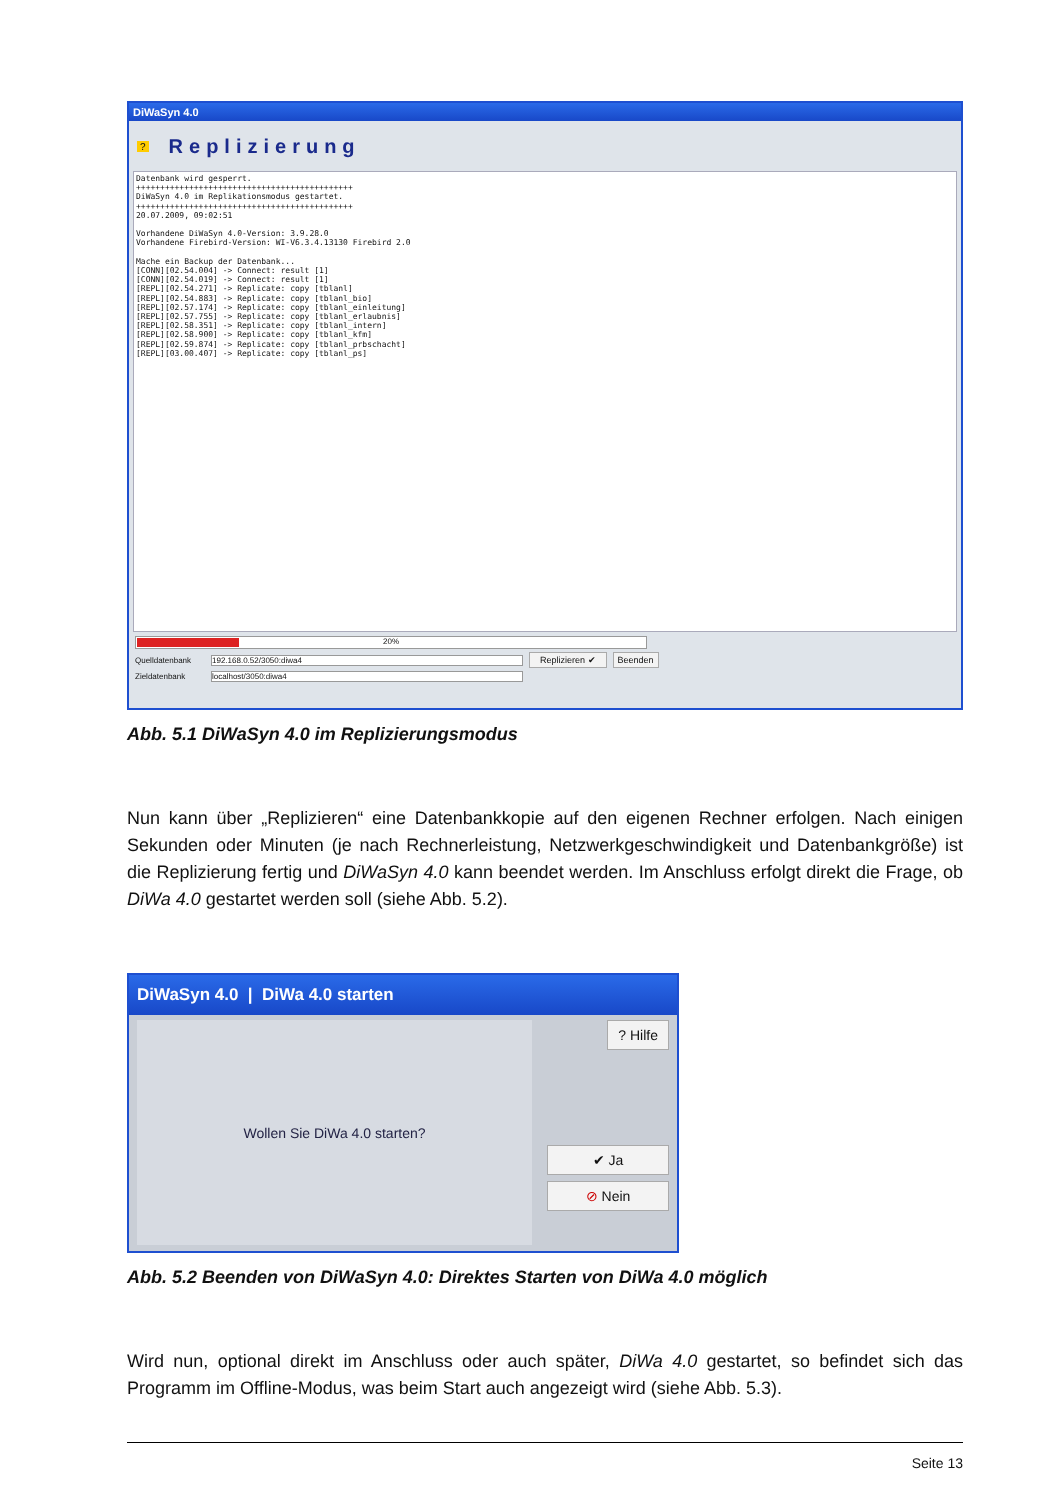DiWaSyn 4.0
? Replizierung
Datenbank wird gesperrt. +++++++++++++++++++++++++++++++++++++++++++++ DiWaSyn 4.0 im Replikationsmodus gestartet. +++++++++++++++++++++++++++++++++++++++++++++ 20.07.2009, 09:02:51 Vorhandene DiWaSyn 4.0-Version: 3.9.28.0 Vorhandene Firebird-Version: WI-V6.3.4.13130 Firebird 2.0 Mache ein Backup der Datenbank... [CONN][02.54.004] -> Connect: result [1] [CONN][02.54.019] -> Connect: result [1] [REPL][02.54.271] -> Replicate: copy [tblanl] [REPL][02.54.883] -> Replicate: copy [tblanl_bio] [REPL][02.57.174] -> Replicate: copy [tblanl_einleitung] [REPL][02.57.755] -> Replicate: copy [tblanl_erlaubnis] [REPL][02.58.351] -> Replicate: copy [tblanl_intern] [REPL][02.58.900] -> Replicate: copy [tblanl_kfm] [REPL][02.59.874] -> Replicate: copy [tblanl_prbschacht] [REPL][03.00.407] -> Replicate: copy [tblanl_ps]
20%
Quelldatenbank 192.168.0.52/3050:diwa4 Replizieren ✔ Beenden
Zieldatenbank localhost/3050:diwa4
Abb. 5.1 DiWaSyn 4.0 im Replizierungsmodus
Nun kann über „Replizieren“ eine Datenbankkopie auf den eigenen Rechner erfolgen. Nach einigen Sekunden oder Minuten (je nach Rechnerleistung, Netzwerkgeschwindigkeit und Datenbankgröße) ist die Replizierung fertig und DiWaSyn 4.0 kann beendet werden. Im Anschluss erfolgt direkt die Frage, ob DiWa 4.0 gestartet werden soll (siehe Abb. 5.2).
DiWaSyn 4.0 | DiWa 4.0 starten
Wollen Sie DiWa 4.0 starten?
? Hilfe
✔ Ja
⊘ Nein
Abb. 5.2 Beenden von DiWaSyn 4.0: Direktes Starten von DiWa 4.0 möglich
Wird nun, optional direkt im Anschluss oder auch später, DiWa 4.0 gestartet, so befindet sich das Programm im Offline-Modus, was beim Start auch angezeigt wird (siehe Abb. 5.3).
Seite 13